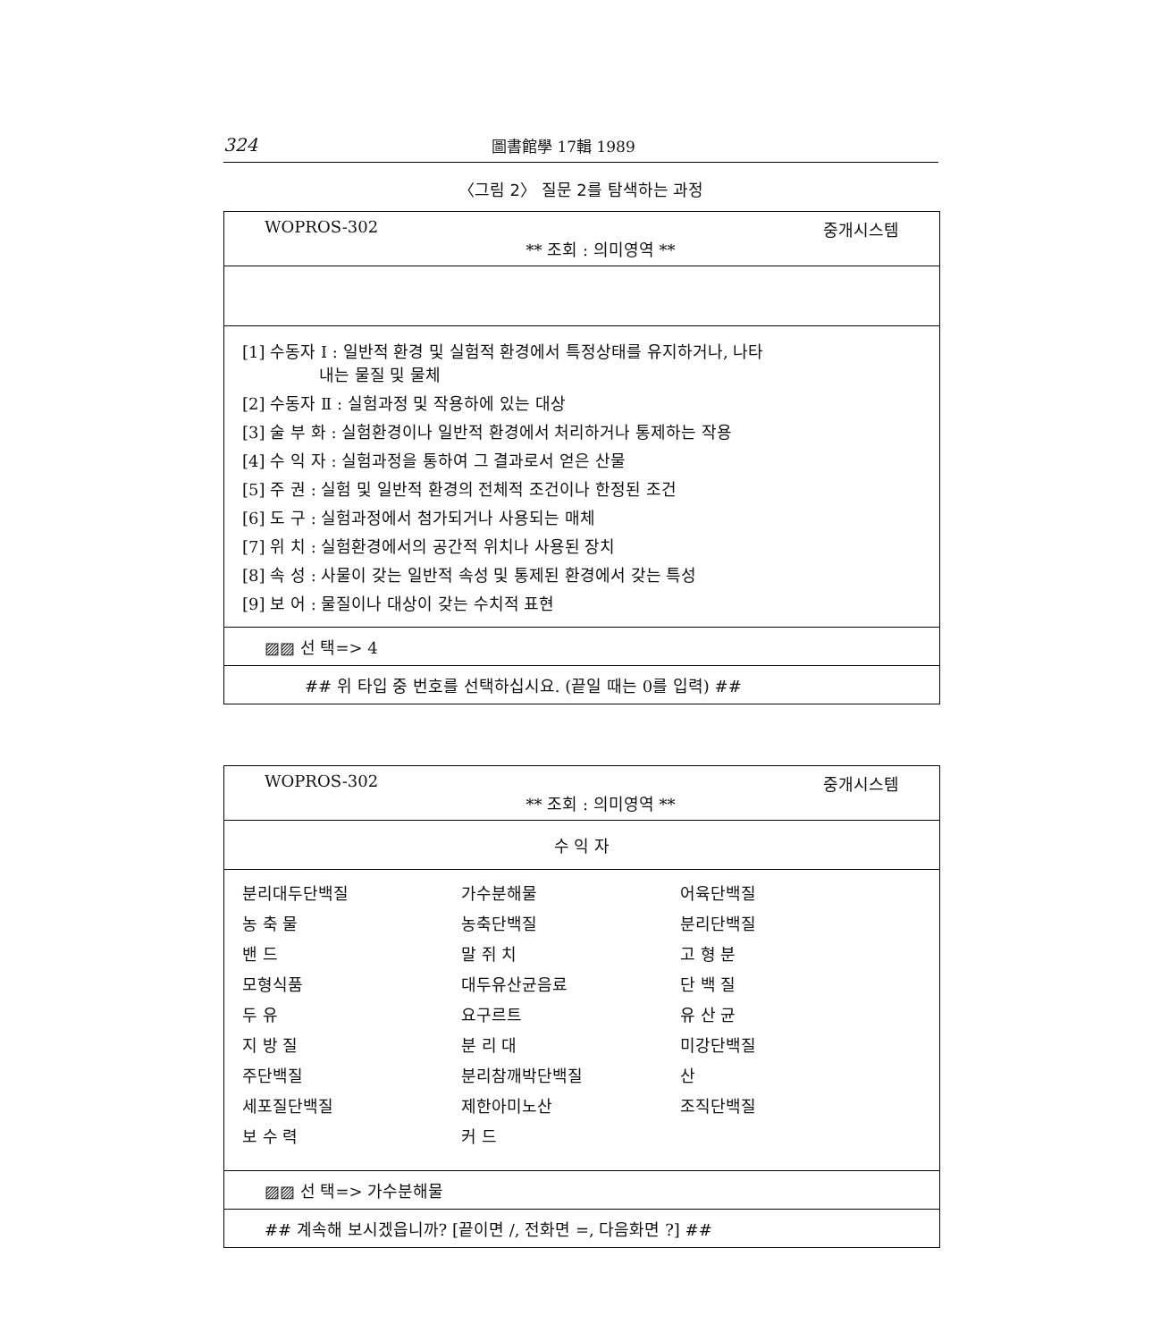324 圖書館學 17輯 1989
〈그림 2〉 질문 2를 탐색하는 과정
WOPROS-302 ** 조회 : 의미영역 ** 중개시스템
[1] 수동자 Ⅰ : 일반적 환경 및 실험적 환경에서 특정상태를 유지하거나, 나타
내는 물질 및 물체
[2] 수동자 Ⅱ : 실험과정 및 작용하에 있는 대상
[3] 술 부 화 : 실험환경이나 일반적 환경에서 처리하거나 통제하는 작용
[4] 수 익 자 : 실험과정을 통하여 그 결과로서 얻은 산물
[5] 주 권 : 실험 및 일반적 환경의 전체적 조건이나 한정된 조건
[6] 도 구 : 실험과정에서 첨가되거나 사용되는 매체
[7] 위 치 : 실험환경에서의 공간적 위치나 사용된 장치
[8] 속 성 : 사물이 갖는 일반적 속성 및 통제된 환경에서 갖는 특성
[9] 보 어 : 물질이나 대상이 갖는 수치적 표현
▨▨ 선 택=> 4
## 위 타입 중 번호를 선택하십시요. (끝일 때는 0를 입력) ##
WOPROS-302 ** 조회 : 의미영역 ** 중개시스템
수 익 자
| 분리대두단백질 | 가수분해물 | 어육단백질 |
| 농 축 물 | 농축단백질 | 분리단백질 |
| 밴 드 | 말 쥐 치 | 고 형 분 |
| 모형식품 | 대두유산균음료 | 단 백 질 |
| 두 유 | 요구르트 | 유 산 균 |
| 지 방 질 | 분 리 대 | 미강단백질 |
| 주단백질 | 분리참깨박단백질 | 산 |
| 세포질단백질 | 제한아미노산 | 조직단백질 |
| 보 수 력 | 커 드 | |
▨▨ 선 택=> 가수분해물
## 계속해 보시겠읍니까? [끝이면 /, 전화면 =, 다음화면 ?] ##